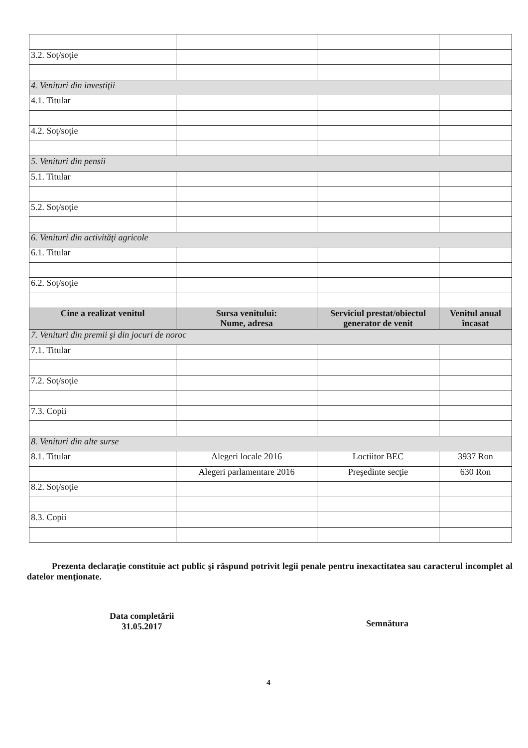| 3.2. Soţ/soţie | | | |
| 4. Venituri din investiţii | | | |
| 4.1. Titular | | | |
| 4.2. Soţ/soţie | | | |
| 5. Venituri din pensii | | | |
| 5.1. Titular | | | |
| 5.2. Soţ/soţie | | | |
| 6. Venituri din activităţi agricole | | | |
| 6.1. Titular | | | |
| 6.2. Soţ/soţie | | | |
| Cine a realizat venitul | Sursa venitului: Nume, adresa | Serviciul prestat/obiectul generator de venit | Venitul anual încasat |
| 7. Venituri din premii şi din jocuri de noroc | | | |
| 7.1. Titular | | | |
| 7.2. Soţ/soţie | | | |
| 7.3. Copii | | | |
| 8. Venituri din alte surse | | | |
| 8.1. Titular | Alegeri locale 2016 | Loctiitor BEC | 3937 Ron |
| | Alegeri parlamentare 2016 | Preşedinte secţie | 630 Ron |
| 8.2. Soţ/soţie | | | |
| 8.3. Copii | | | |
Prezenta declaraţie constituie act public şi răspund potrivit legii penale pentru inexactitatea sau caracterul incomplet al datelor menţionate.
Data completării
31.05.2017
Semnătura
4